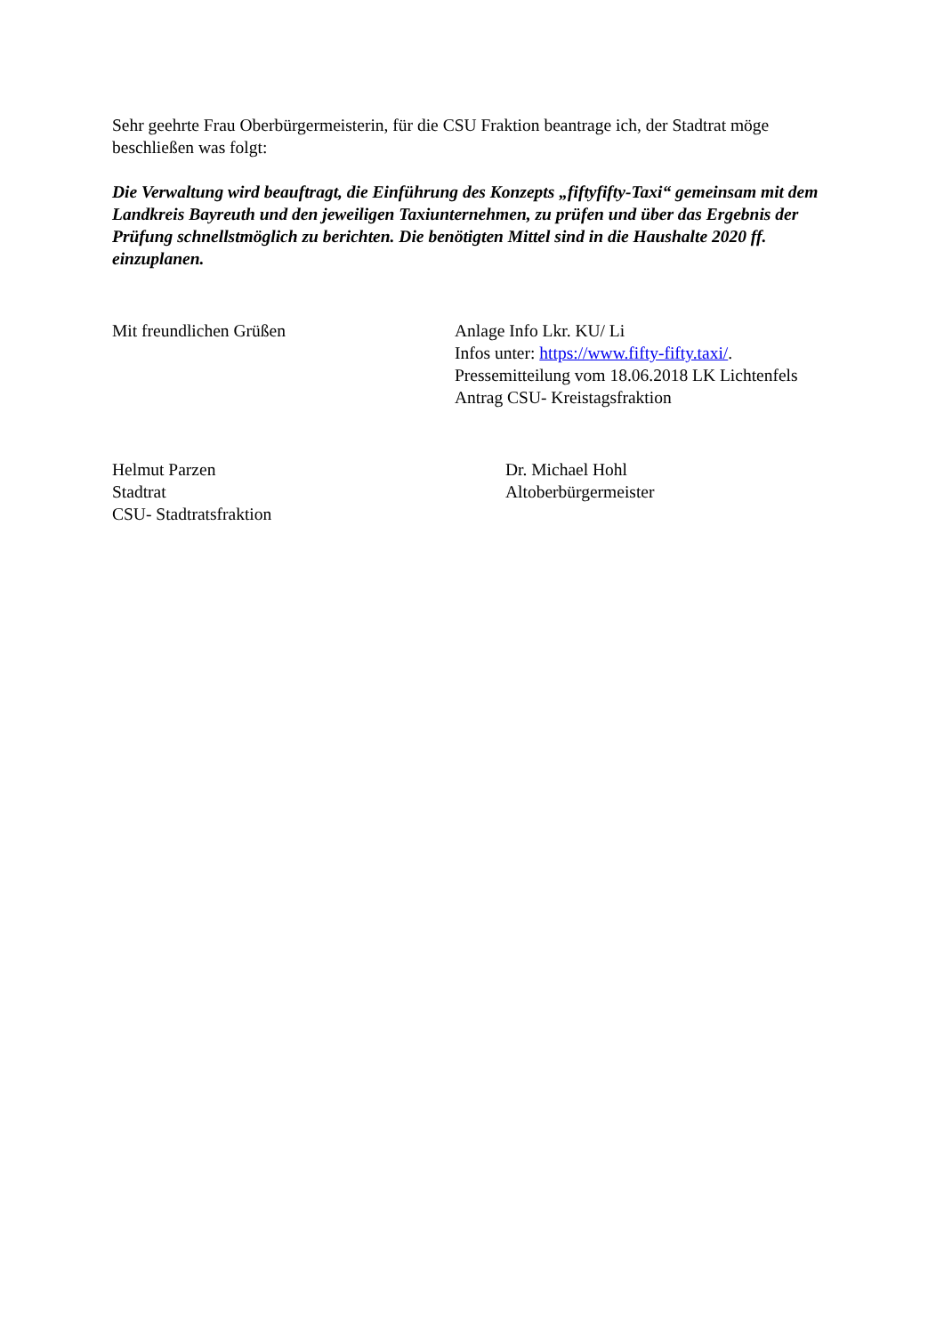Sehr geehrte Frau Oberbürgermeisterin, für die CSU Fraktion beantrage ich, der Stadtrat möge beschließen was folgt:
Die Verwaltung wird beauftragt, die Einführung des Konzepts „fiftyfifty-Taxi“ gemeinsam mit dem Landkreis Bayreuth und den jeweiligen Taxiunternehmen, zu prüfen und über das Ergebnis der Prüfung schnellstmöglich zu berichten. Die benötigten Mittel sind in die Haushalte 2020 ff. einzuplanen.
Mit freundlichen Grüßen Anlage Info Lkr. KU/ Li
Infos unter: https://www.fifty-fifty.taxi/.
Pressemitteilung vom 18.06.2018 LK Lichtenfels
Antrag CSU- Kreistagsfraktion
Helmut Parzen
Stadtrat
CSU- Stadtratsfraktion
Dr. Michael Hohl
Altoberbürgermeister